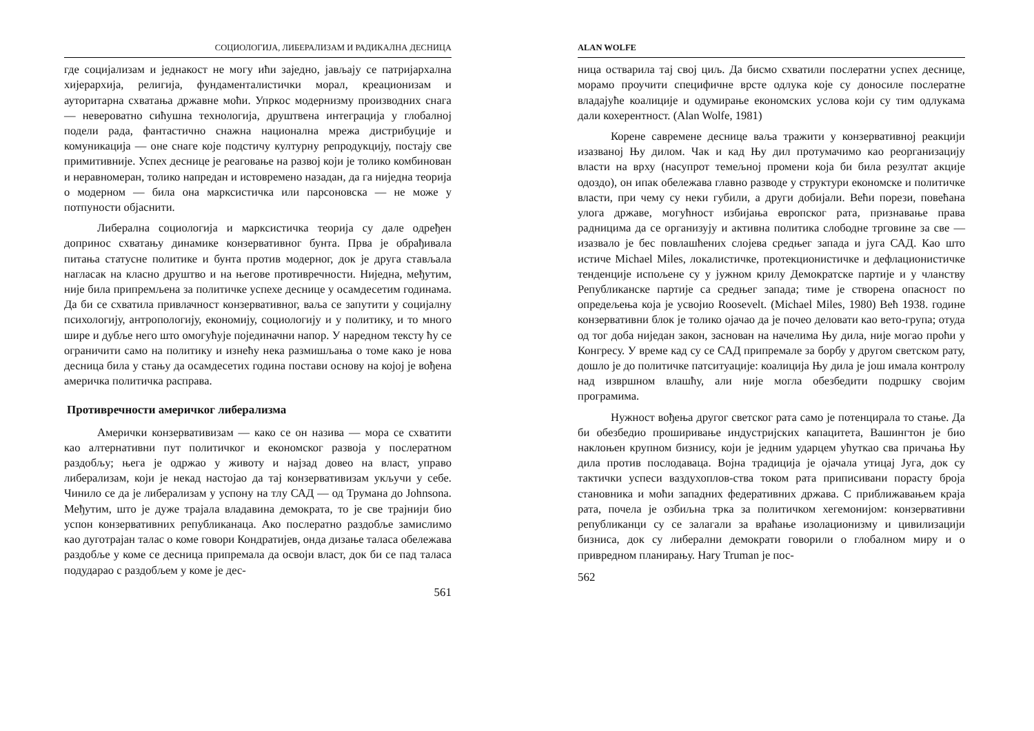СОЦИОЛОГИЈА, ЛИБЕРАЛИЗАМ И РАДИКАЛНА ДЕСНИЦА
где социјализам и једнакост не могу ићи заједно, јављају се патријархална хијерархија, религија, фундаменталистички морал, креационизам и ауторитарна схватања државне моћи. Упркос модернизму производних снага — невероватно сићушна технологија, друштвена интеграција у глобалној подели рада, фантастично снажна национална мрежа дистрибуције и комуникација — оне снаге које подстичу културну репродукцију, постају све примитивније. Успех деснице је реаговање на развој који је толико комбинован и неравномеран, толико напредан и истовремено назадан, да га ниједна теорија о модерном — била она марксистичка или парсоновска — не може у потпуности објаснити.
Либерална социологија и марксистичка теорија су дале одређен допринос схватању динамике конзервативног бунта. Прва је обрађивала питања статусне политике и бунта против модерног, док је друга стављала нагласак на класно друштво и на његове противречности. Ниједна, међутим, није била припремљена за политичке успехе деснице у осамдесетим годинама. Да би се схватила привлачност конзервативног, ваља се запутити у социјалну психологију, антропологију, економију, социологију и у политику, и то много шире и дубље него што омогућује појединачни напор. У наредном тексту ћу се ограничити само на политику и изнећу нека размишљања о томе како је нова десница била у стању да осамдесетих година постави основу на којој је вођена америчка политичка расправа.
Противречности америчког либерализма
Амерички конзервативизам — како се он назива — мора се схватити као алтернативни пут политичког и економског развоја у послератном раздобљу; њега је одржао у животу и најзад довео на власт, управо либерализам, који је некад настојао да тај конзервативизам укључи у себе. Чинило се да је либерализам у успону на тлу САД — од Трумана до Johnsona. Међутим, што је дуже трајала владавина демократа, то је све трајнији био успон конзервативних републиканаца. Ако послератно раздобље замислимо као дуготрајан талас о коме говори Кондратијев, онда дизање таласа обележава раздобље у коме се десница припремала да освоји власт, док би се пад таласа подударао с раздобљем у коме је дес-
561
ALAN WOLFE
ница остварила тај свој циљ. Да бисмо схватили послератни успех деснице, морамо проучити специфичне врсте одлука које су доносиле послератне владајуће коалиције и одумирање економских услова који су тим одлукама дали кохерентност. (Alan Wolfe, 1981)
Корене савремене деснице ваља тражити у конзервативној реакцији изазваној Њу дилом. Чак и кад Њу дил протумачимо као реорганизацију власти на врху (насупрот темељној промени која би била резултат акције одоздо), он ипак обележава главно разводе у структури економске и политичке власти, при чему су неки губили, а други добијали. Већи порези, повећана улога државе, могућност избијања европског рата, признавање права радницима да се организују и активна политика слободне трговине за све — изазвало је бес повлашћених слојева средњег запада и југа САД. Као што истиче Michael Miles, локалистичке, протекционистичке и дефлационистичке тенденције испољене су у јужном крилу Демократске партије и у чланству Републиканске партије са средњег запада; тиме је створена опасност по опредељења која је усвојио Roosevelt. (Michael Miles, 1980) Већ 1938. године конзервативни блок је толико ојачао да је почео деловати као вето-група; отуда од тог доба ниједан закон, заснован на начелима Њу дила, није могао проћи у Конгресу. У време кад су се САД припремале за борбу у другом светском рату, дошло је до политичке патситуације: коалиција Њу дила је још имала контролу над извршном влашћу, али није могла обезбедити подршку својим програмима.
Нужност вођења другог светског рата само је потенцирала то стање. Да би обезбедио проширивање индустријских капацитета, Вашингтон је био наклоњен крупном бизнису, који је једним ударцем ућуткао сва причања Њу дила против послодаваца. Војна традиција је ојачала утицај Југа, док су тактички успеси ваздухоплов-ства током рата приписивани порасту броја становника и моћи западних федеративних држава. С приближавањем краја рата, почела је озбиљна трка за политичком хегемонијом: конзервативни републиканци су се залагали за враћање изолационизму и цивилизацији бизниса, док су либерални демократи говорили о глобалном миру и о привредном планирању. Hary Truman је пос-
562